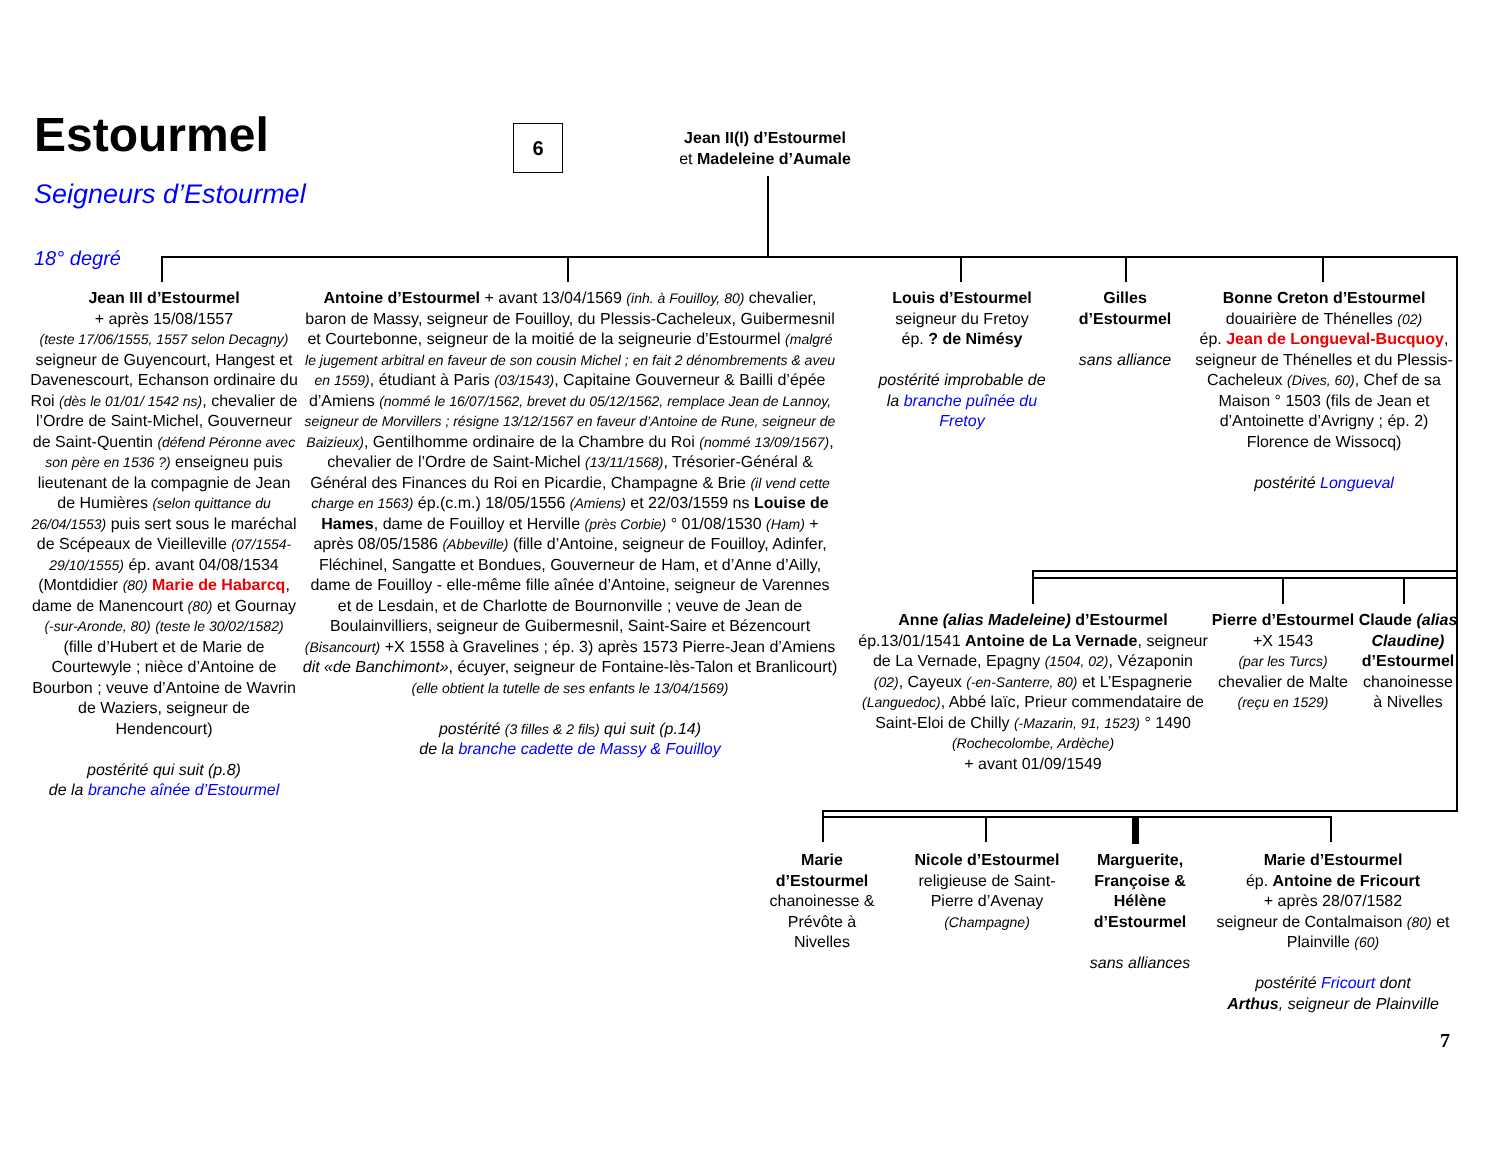Estourmel
Seigneurs d’Estourmel
6
Jean II(I) d’Estourmel
et Madeleine d’Aumale
18° degré
Jean III d’Estourmel
+ après 15/08/1557
(teste 17/06/1555, 1557 selon Decagny) seigneur de Guyencourt, Hangest et Davenescourt, Echanson ordinaire du Roi (dès le 01/01/ 1542 ns), chevalier de l’Ordre de Saint-Michel, Gouverneur de Saint-Quentin (défend Péronne avec son père en 1536 ?) enseigneu puis lieutenant de la compagnie de Jean de Humières (selon quittance du 26/04/1553) puis sert sous le maréchal de Scépeaux de Vieilleville (07/1554-29/10/1555) ép. avant 04/08/1534 (Montdidier (80) Marie de Habarcq, dame de Manencourt (80) et Gournay (-sur-Aronde, 80) (teste le 30/02/1582) (fille d’Hubert et de Marie de Courtewyle ; nièce d’Antoine de Bourbon ; veuve d’Antoine de Wavrin de Waziers, seigneur de Hendencourt)
postérité qui suit (p.8)
de la branche aînée d’Estourmel
Antoine d’Estourmel + avant 13/04/1569 (inh. à Fouilloy, 80) chevalier, baron de Massy, seigneur de Fouilloy, du Plessis-Cacheleux, Guibermesnil et Courtebonne, seigneur de la moitié de la seigneurie d’Estourmel (malgré le jugement arbitral en faveur de son cousin Michel ; en fait 2 dénombrements & aveu en 1559), étudiant à Paris (03/1543), Capitaine Gouverneur & Bailli d’épée d’Amiens (nommé le 16/07/1562, brevet du 05/12/1562, remplace Jean de Lannoy, seigneur de Morvillers ; résigne 13/12/1567 en faveur d’Antoine de Rune, seigneur de Baizieux), Gentilhomme ordinaire de la Chambre du Roi (nommé 13/09/1567), chevalier de l’Ordre de Saint-Michel (13/11/1568), Trésorier-Général & Général des Finances du Roi en Picardie, Champagne & Brie (il vend cette charge en 1563) ép.(c.m.) 18/05/1556 (Amiens) et 22/03/1559 ns Louise de Hames, dame de Fouilloy et Herville (près Corbie) ° 01/08/1530 (Ham) + après 08/05/1586 (Abbeville) (fille d’Antoine, seigneur de Fouilloy, Adinfer, Fléchinel, Sangatte et Bondues, Gouverneur de Ham, et d’Anne d’Ailly, dame de Fouilloy - elle-même fille aînée d’Antoine, seigneur de Varennes et de Lesdain, et de Charlotte de Bournonville ; veuve de Jean de Boulainvilliers, seigneur de Guibermesnil, Saint-Saire et Bézencourt (Bisancourt) +X 1558 à Gravelines ; ép. 3) après 1573 Pierre-Jean d’Amiens dit «de Banchimont», écuyer, seigneur de Fontaine-lès-Talon et Branlicourt)
(elle obtient la tutelle de ses enfants le 13/04/1569)
postérité (3 filles & 2 fils) qui suit (p.14)
de la branche cadette de Massy & Fouilloy
Louis d’Estourmel
seigneur du Fretoy
ép. ? de Nimésy
postérité improbable de la branche puînée du Fretoy
Gilles d’Estourmel
sans alliance
Bonne Creton d’Estourmel
douairière de Thénelles (02)
ép. Jean de Longueval-Bucquoy, seigneur de Thénelles et du Plessis-Cacheleux (Dives, 60), Chef de sa Maison ° 1503 (fils de Jean et d’Antoinette d’Avrigny ; ép. 2) Florence de Wissocq)
postérité Longueval
Anne (alias Madeleine) d’Estourmel
ép.13/01/1541 Antoine de La Vernade, seigneur de La Vernade, Epagny (1504, 02), Vézaponin (02), Cayeux (-en-Santerre, 80) et L’Espagnerie (Languedoc), Abbé laïc, Prieur commendataire de Saint-Eloi de Chilly (-Mazarin, 91, 1523) ° 1490 (Rochecolombe, Ardèche)
+ avant 01/09/1549
Pierre d’Estourmel
+X 1543
(par les Turcs)
chevalier de Malte
(reçu en 1529)
Claude (alias Claudine) d’Estourmel
chanoinesse à Nivelles
Marie d’Estourmel
chanoinesse & Prévôte à Nivelles
Nicole d’Estourmel
religieuse de Saint-Pierre d’Avenay (Champagne)
Marguerite, Françoise & Hélène d’Estourmel
sans alliances
Marie d’Estourmel
ép. Antoine de Fricourt
+ après 28/07/1582
seigneur de Contalmaison (80) et Plainville (60)
postérité Fricourt dont
Arthus, seigneur de Plainville
7